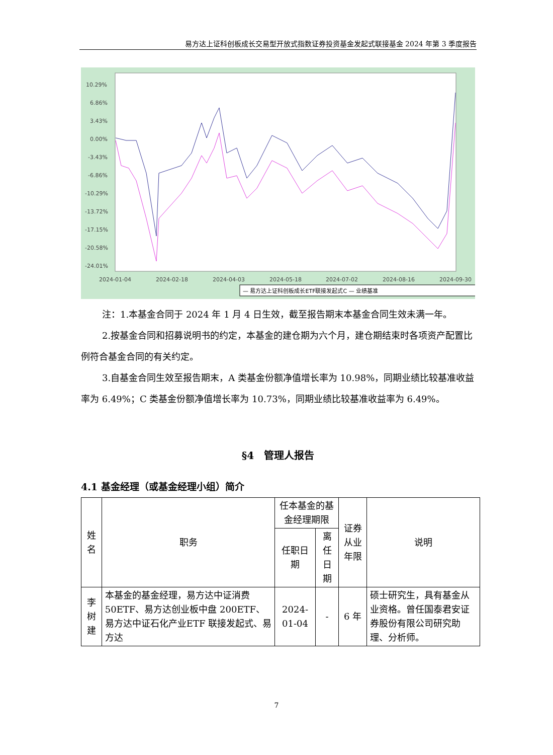易方达上证科创板成长交易型开放式指数证券投资基金发起式联接基金 2024 年第 3 季度报告
10.29%
6.86%
3.43%
0.00%
-3.43%
-6.86%
-10.29%
-13.72%
-17.15%
-20.58%
-24.01%
2024-01-04
2024-02-18
2024-04-03
2024-05-18
2024-07-02
2024-08-16
2024-09-30
— 易方达上证科创板成长ETF联接发起式C — 业绩基准
注：1.本基金合同于 2024 年 1 月 4 日生效，截至报告期末本基金合同生效未满一年。
2.按基金合同和招募说明书的约定，本基金的建仓期为六个月，建仓期结束时各项资产配置比例符合基金合同的有关约定。
3.自基金合同生效至报告期末，A 类基金份额净值增长率为 10.98%，同期业绩比较基准收益率为 6.49%；C 类基金份额净值增长率为 10.73%，同期业绩比较基准收益率为 6.49%。
§4　管理人报告
4.1 基金经理（或基金经理小组）简介
| 姓名 | 职务 | 任本基金的基金经理期限 | | 证券从业年限 | 说明 |
| --- | --- | --- | --- | --- | --- |
| | | 任职日期 | 离任日期 | | |
| 李树建 | 本基金的基金经理，易方达中证消费 50ETF、易方达创业板中盘 200ETF、易方达中证石化产业ETF 联接发起式、易方达 | 2024-01-04 | - | 6 年 | 硕士研究生，具有基金从业资格。曾任国泰君安证券股份有限公司研究助理、分析师。 |
7